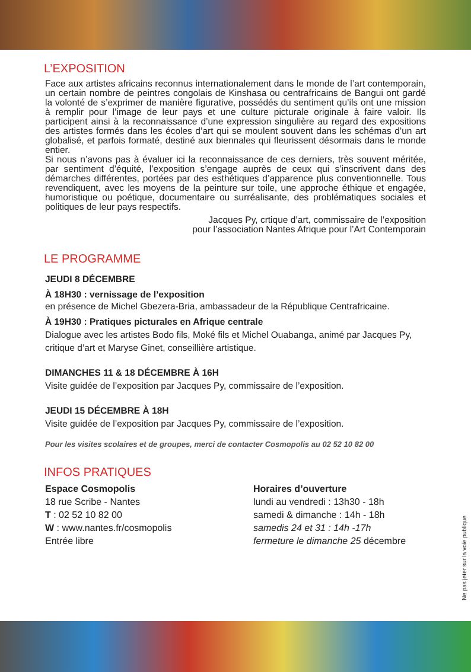L’EXPOSITION
Face aux artistes africains reconnus internationalement dans le monde de l’art contemporain, un certain nombre de peintres congolais de Kinshasa ou centrafricains de Bangui ont gardé la volonté de s’exprimer de manière figurative, possédés du sentiment qu’ils ont une mission à remplir pour l’image de leur pays et une culture picturale originale à faire valoir. Ils participent ainsi à la reconnaissance d’une expression singulière au regard des expositions des artistes formés dans les écoles d’art qui se moulent souvent dans les schémas d’un art globalisé, et parfois formaté, destiné aux biennales qui fleurissent désormais dans le monde entier.
Si nous n’avons pas à évaluer ici la reconnaissance de ces derniers, très souvent méritée, par sentiment d’équité, l’exposition s’engage auprès de ceux qui s’inscrivent dans des démarches différentes, portées par des esthétiques d’apparence plus conventionnelle. Tous revendiquent, avec les moyens de la peinture sur toile, une approche éthique et engagée, humoristique ou poétique, documentaire ou surréalisante, des problématiques sociales et politiques de leur pays respectifs.
Jacques Py, crtique d’art, commissaire de l’exposition
pour l’association Nantes Afrique pour l’Art Contemporain
LE PROGRAMME
JEUDI 8 DÉCEMBRE
À 18H30 : vernissage de l’exposition
en présence de Michel Gbezera-Bria, ambassadeur de la République Centrafricaine.
À 19H30 : Pratiques picturales en Afrique centrale
Dialogue avec les artistes Bodo fils, Moké fils et Michel Ouabanga, animé par Jacques Py, critique d’art et Maryse Ginet, conseillière artistique.
DIMANCHES 11 & 18 DÉCEMBRE À 16H
Visite guidée de l’exposition par Jacques Py, commissaire de l’exposition.
JEUDI 15 DÉCEMBRE À 18H
Visite guidée de l’exposition par Jacques Py, commissaire de l’exposition.
Pour les visites scolaires et de groupes, merci de contacter Cosmopolis au 02 52 10 82 00
INFOS PRATIQUES
Espace Cosmopolis
18 rue Scribe - Nantes
T : 02 52 10 82 00
W : www.nantes.fr/cosmopolis
Entrée libre
Horaires d’ouverture
lundi au vendredi : 13h30 - 18h
samedi & dimanche : 14h - 18h
samedis 24 et 31 : 14h -17h
fermeture le dimanche 25 décembre
Ne pas jeter sur la voie publique